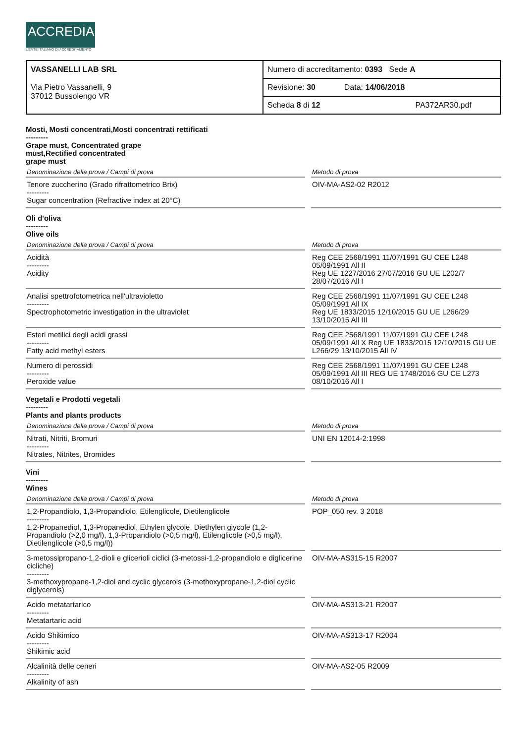ACCREDIA
L'ENTE ITALIANO DI ACCREDITAMENTO
| VASSANELLI LAB SRL Via Pietro Vassanelli, 9 37012 Bussolengo VR | Numero di accreditamento: 0393 Sede A |
| | Revisione: 30 Data: 14/06/2018 |
| | Scheda 8 di 12 PA372AR30.pdf |
Mosti, Mosti concentrati,Mosti concentrati rettificati
---------
Grape must, Concentrated grape
must,Rectified concentrated
grape must
| Denominazione della prova / Campi di prova | Metodo di prova |
| --- | --- |
| Tenore zuccherino (Grado rifrattometrico Brix) --------- Sugar concentration (Refractive index at 20°C) | OIV-MA-AS2-02 R2012 |
Oli d'oliva
---------
Olive oils
| Denominazione della prova / Campi di prova | Metodo di prova |
| --- | --- |
| Acidità --------- Acidity | Reg CEE 2568/1991 11/07/1991 GU CEE L248 05/09/1991 All II Reg UE 1227/2016 27/07/2016 GU UE L202/7 28/07/2016 All I |
| Analisi spettrofotometrica nell'ultravioletto --------- Spectrophotometric investigation in the ultraviolet | Reg CEE 2568/1991 11/07/1991 GU CEE L248 05/09/1991 All IX Reg UE 1833/2015 12/10/2015 GU UE L266/29 13/10/2015 All III |
| Esteri metilici degli acidi grassi --------- Fatty acid methyl esters | Reg CEE 2568/1991 11/07/1991 GU CEE L248 05/09/1991 All X Reg UE 1833/2015 12/10/2015 GU UE L266/29 13/10/2015 All IV |
| Numero di perossidi --------- Peroxide value | Reg CEE 2568/1991 11/07/1991 GU CEE L248 05/09/1991 All III REG UE 1748/2016 GU CE L273 08/10/2016 All I |
Vegetali e Prodotti vegetali
---------
Plants and plants products
| Denominazione della prova / Campi di prova | Metodo di prova |
| --- | --- |
| Nitrati, Nitriti, Bromuri --------- Nitrates, Nitrites, Bromides | UNI EN 12014-2:1998 |
Vini
---------
Wines
| Denominazione della prova / Campi di prova | Metodo di prova |
| --- | --- |
| 1,2-Propandiolo, 1,3-Propandiolo, Etilenglicole, Dietilenglicole --------- 1,2-Propanediol, 1,3-Propanediol, Ethylen glycole, Diethylen glycole (1,2-Propandiolo (>2,0 mg/l), 1,3-Propandiolo (>0,5 mg/l), Etilenglicole (>0,5 mg/l), Dietilenglicole (>0,5 mg/l)) | POP_050 rev. 3 2018 |
| 3-metossipropano-1,2-dioli e glicerioli ciclici (3-metossi-1,2-propandiolo e diglicerine cicliche) --------- 3-methoxypropane-1,2-diol and cyclic glycerols (3-methoxypropane-1,2-diol cyclic diglycerols) | OIV-MA-AS315-15 R2007 |
| Acido metatartarico --------- Metatartaric acid | OIV-MA-AS313-21 R2007 |
| Acido Shikimico --------- Shikimic acid | OIV-MA-AS313-17 R2004 |
| Alcalinità delle ceneri --------- Alkalinity of ash | OIV-MA-AS2-05 R2009 |